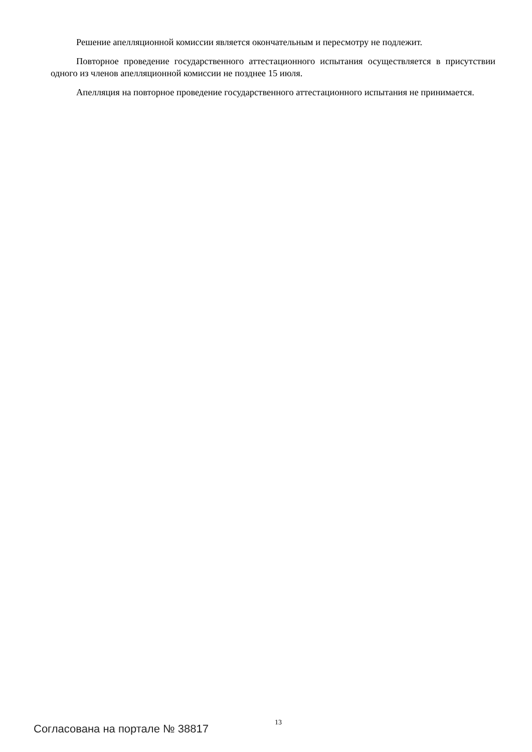Решение апелляционной комиссии является окончательным и пересмотру не подлежит.
Повторное проведение государственного аттестационного испытания осуществляется в присутствии одного из членов апелляционной комиссии не позднее 15 июля.
Апелляция на повторное проведение государственного аттестационного испытания не принимается.
13
Согласована на портале № 38817